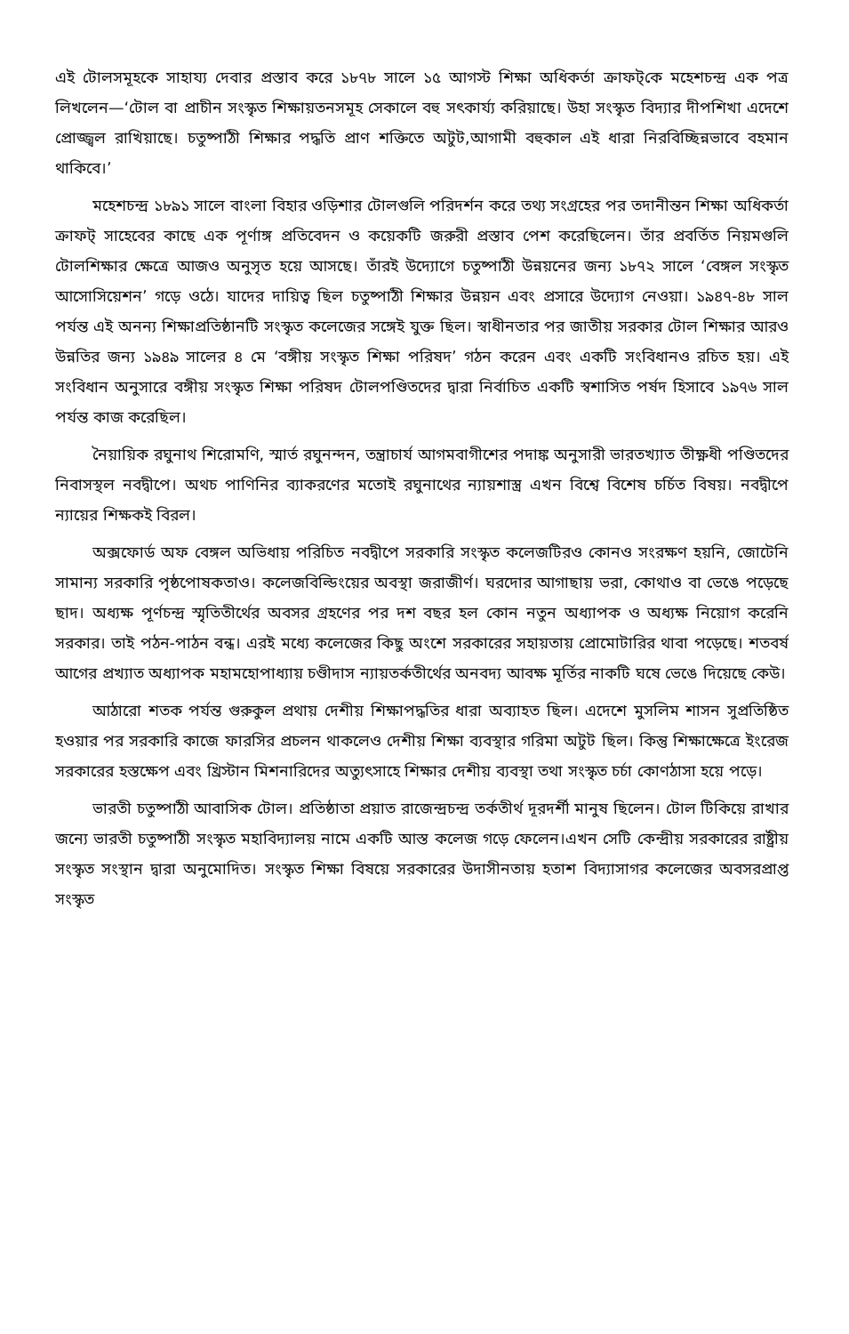এই টোলসমূহকে সাহায্য দেবার প্রস্তাব করে ১৮৭৮ সালে ১৫ আগস্ট শিক্ষা অধিকর্তা ক্রাফট্‌কে মহেশচন্দ্র এক পত্র লিখলেন—‘টোল বা প্রাচীন সংস্কৃত শিক্ষায়তনসমূহ সেকালে বহু সৎকার্য্য করিয়াছে। উহা সংস্কৃত বিদ্যার দীপশিখা এদেশে প্রোজ্জ্বল রাখিয়াছে। চতুষ্পাঠী শিক্ষার পদ্ধতি প্রাণ শক্তিতে অটুট,আগামী বহুকাল এই ধারা নিরবিচ্ছিন্নভাবে বহমান থাকিবে।’
মহেশচন্দ্র ১৮৯১ সালে বাংলা বিহার ওড়িশার টোলগুলি পরিদর্শন করে তথ্য সংগ্রহের পর তদানীন্তন শিক্ষা অধিকর্তা ক্রাফট্ সাহেবের কাছে এক পূর্ণাঙ্গ প্রতিবেদন ও কয়েকটি জরুরী প্রস্তাব পেশ করেছিলেন। তাঁর প্রবর্তিত নিয়মগুলি টোলশিক্ষার ক্ষেত্রে আজও অনুসৃত হয়ে আসছে। তাঁরই উদ্যোগে চতুষ্পাঠী উন্নয়নের জন্য ১৮৭২ সালে ‘বেঙ্গল সংস্কৃত আসোসিয়েশন’ গড়ে ওঠে। যাদের দায়িত্ব ছিল চতুষ্পাঠী শিক্ষার উন্নয়ন এবং প্রসারে উদ্যোগ নেওয়া। ১৯৪৭-৪৮ সাল পর্যন্ত এই অনন্য শিক্ষাপ্রতিষ্ঠানটি সংস্কৃত কলেজের সঙ্গেই যুক্ত ছিল। স্বাধীনতার পর জাতীয় সরকার টোল শিক্ষার আরও উন্নতির জন্য ১৯৪৯ সালের ৪ মে ‘বঙ্গীয় সংস্কৃত শিক্ষা পরিষদ’ গঠন করেন এবং একটি সংবিধানও রচিত হয়। এই সংবিধান অনুসারে বঙ্গীয় সংস্কৃত শিক্ষা পরিষদ টোলপণ্ডিতদের দ্বারা নির্বাচিত একটি স্বশাসিত পর্ষদ হিসাবে ১৯৭৬ সাল পর্যন্ত কাজ করেছিল।
নৈয়ায়িক রঘুনাথ শিরোমণি, স্মার্ত রঘুনন্দন, তন্ত্রাচার্য আগমবাগীশের পদাঙ্ক অনুসারী ভারতখ্যাত তীক্ষ্ণধী পণ্ডিতদের নিবাসস্থল নবদ্বীপে। অথচ পাণিনির ব্যাকরণের মতোই রঘুনাথের ন্যায়শাস্ত্র এখন বিশ্বে বিশেষ চর্চিত বিষয়। নবদ্বীপে ন্যায়ের শিক্ষকই বিরল।
অক্সফোর্ড অফ বেঙ্গল অভিধায় পরিচিত নবদ্বীপে সরকারি সংস্কৃত কলেজটিরও কোনও সংরক্ষণ হয়নি, জোটেনি সামান্য সরকারি পৃষ্ঠপোষকতাও। কলেজবিল্ডিংয়ের অবস্থা জরাজীর্ণ। ঘরদোর আগাছায় ভরা, কোথাও বা ভেঙে পড়েছে ছাদ। অধ্যক্ষ পূর্ণচন্দ্র স্মৃতিতীর্থের অবসর গ্রহণের পর দশ বছর হল কোন নতুন অধ্যাপক ও অধ্যক্ষ নিয়োগ করেনি সরকার। তাই পঠন-পাঠন বন্ধ। এরই মধ্যে কলেজের কিছু অংশে সরকারের সহায়তায় প্রোমোটারির থাবা পড়েছে। শতবর্ষ আগের প্রখ্যাত অধ্যাপক মহামহোপাধ্যায় চণ্ডীদাস ন্যায়তর্কতীর্থের অনবদ্য আবক্ষ মূর্তির নাকটি ঘষে ভেঙে দিয়েছে কেউ।
আঠারো শতক পর্যন্ত গুরুকুল প্রথায় দেশীয় শিক্ষাপদ্ধতির ধারা অব্যাহত ছিল। এদেশে মুসলিম শাসন সুপ্রতিষ্ঠিত হওয়ার পর সরকারি কাজে ফারসির প্রচলন থাকলেও দেশীয় শিক্ষা ব্যবস্থার গরিমা অটুট ছিল। কিন্তু শিক্ষাক্ষেত্রে ইংরেজ সরকারের হস্তক্ষেপ এবং খ্রিস্টান মিশনারিদের অত্যুৎসাহে শিক্ষার দেশীয় ব্যবস্থা তথা সংস্কৃত চর্চা কোণঠাসা হয়ে পড়ে।
ভারতী চতুষ্পাঠী আবাসিক টোল। প্রতিষ্ঠাতা প্রয়াত রাজেন্দ্রচন্দ্র তর্কতীর্থ দূরদর্শী মানুষ ছিলেন। টোল টিকিয়ে রাখার জন্যে ভারতী চতুষ্পাঠী সংস্কৃত মহাবিদ্যালয় নামে একটি আস্ত কলেজ গড়ে ফেলেন।এখন সেটি কেন্দ্রীয় সরকারের রাষ্ট্রীয় সংস্কৃত সংস্থান দ্বারা অনুমোদিত। সংস্কৃত শিক্ষা বিষয়ে সরকারের উদাসীনতায় হতাশ বিদ্যাসাগর কলেজের অবসরপ্রাপ্ত সংস্কৃত